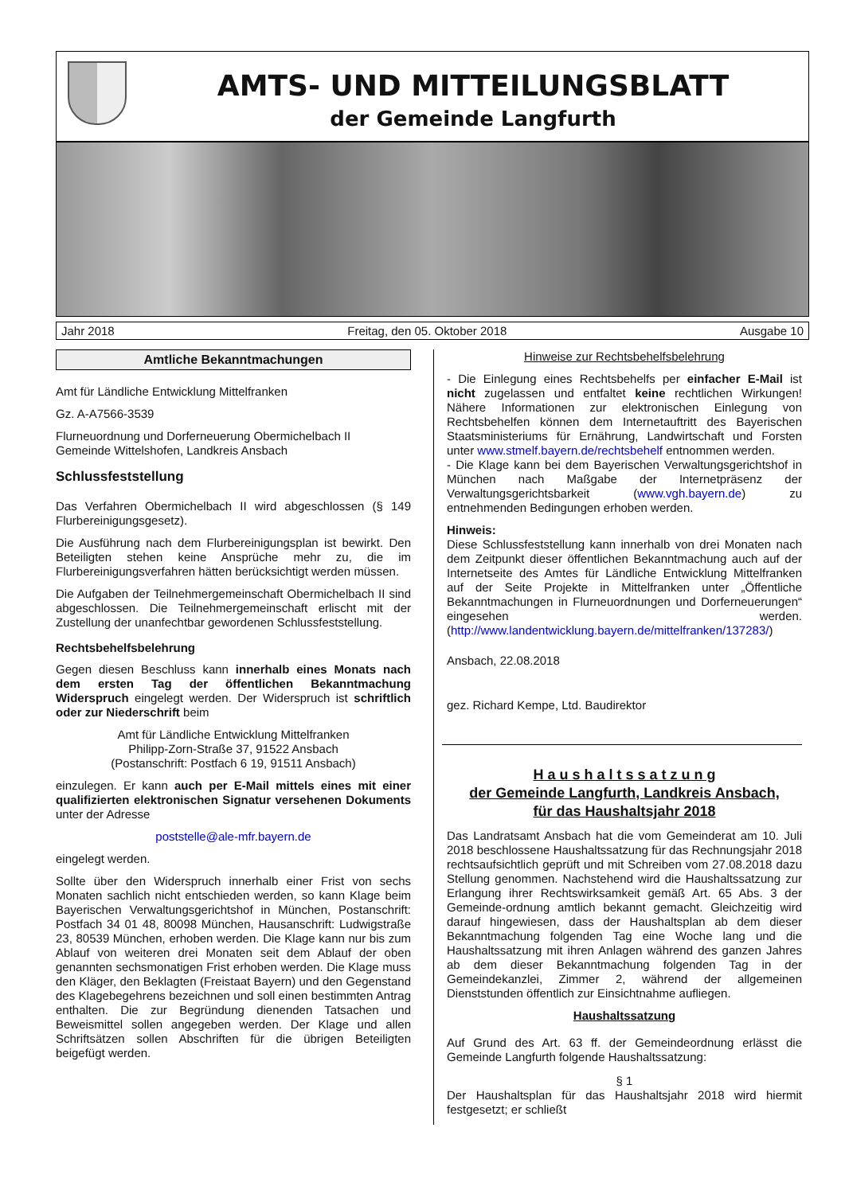AMTS- UND MITTEILUNGSBLATT
der Gemeinde Langfurth
Jahr 2018 Freitag, den 05. Oktober 2018 Ausgabe 10
Amtliche Bekanntmachungen
Amt für Ländliche Entwicklung Mittelfranken
Gz. A-A7566-3539
Flurneuordnung und Dorferneuerung Obermichelbach II
Gemeinde Wittelshofen, Landkreis Ansbach
Schlussfeststellung
Das Verfahren Obermichelbach II wird abgeschlossen (§ 149 Flurbereinigungsgesetz).
Die Ausführung nach dem Flurbereinigungsplan ist bewirkt. Den Beteiligten stehen keine Ansprüche mehr zu, die im Flurbereinigungsverfahren hätten berücksichtigt werden müssen.
Die Aufgaben der Teilnehmergemeinschaft Obermichelbach II sind abgeschlossen. Die Teilnehmergemeinschaft erlischt mit der Zustellung der unanfechtbar gewordenen Schlussfeststellung.
Rechtsbehelfsbelehrung
Gegen diesen Beschluss kann innerhalb eines Monats nach dem ersten Tag der öffentlichen Bekanntmachung Widerspruch eingelegt werden. Der Widerspruch ist schriftlich oder zur Niederschrift beim
Amt für Ländliche Entwicklung Mittelfranken
Philipp-Zorn-Straße 37, 91522 Ansbach
(Postanschrift: Postfach 6 19, 91511 Ansbach)
einzulegen. Er kann auch per E-Mail mittels eines mit einer qualifizierten elektronischen Signatur versehenen Dokuments unter der Adresse
poststelle@ale-mfr.bayern.de
eingelegt werden.
Sollte über den Widerspruch innerhalb einer Frist von sechs Monaten sachlich nicht entschieden werden, so kann Klage beim Bayerischen Verwaltungsgerichtshof in München, Postanschrift: Postfach 34 01 48, 80098 München, Hausanschrift: Ludwigstraße 23, 80539 München, erhoben werden. Die Klage kann nur bis zum Ablauf von weiteren drei Monaten seit dem Ablauf der oben genannten sechsmonatigen Frist erhoben werden. Die Klage muss den Kläger, den Beklagten (Freistaat Bayern) und den Gegenstand des Klagebegehrens bezeichnen und soll einen bestimmten Antrag enthalten. Die zur Begründung dienenden Tatsachen und Beweismittel sollen angegeben werden. Der Klage und allen Schriftsätzen sollen Abschriften für die übrigen Beteiligten beigefügt werden.
Hinweise zur Rechtsbehelfsbelehrung
- Die Einlegung eines Rechtsbehelfs per einfacher E-Mail ist nicht zugelassen und entfaltet keine rechtlichen Wirkungen! Nähere Informationen zur elektronischen Einlegung von Rechtsbehelfen können dem Internetauftritt des Bayerischen Staatsministeriums für Ernährung, Landwirtschaft und Forsten unter www.stmelf.bayern.de/rechtsbehelf entnommen werden.
- Die Klage kann bei dem Bayerischen Verwaltungsgerichtshof in München nach Maßgabe der Internetpräsenz der Verwaltungsgerichtsbarkeit (www.vgh.bayern.de) zu entnehmenden Bedingungen erhoben werden.
Hinweis:
Diese Schlussfeststellung kann innerhalb von drei Monaten nach dem Zeitpunkt dieser öffentlichen Bekanntmachung auch auf der Internetseite des Amtes für Ländliche Entwicklung Mittelfranken auf der Seite Projekte in Mittelfranken unter „Öffentliche Bekanntmachungen in Flurneuordnungen und Dorferneuerungen“ eingesehen werden. (http://www.landentwicklung.bayern.de/mittelfranken/137283/)
Ansbach, 22.08.2018
gez. Richard Kempe, Ltd. Baudirektor
H a u s h a l t s s a t z u n g
der Gemeinde Langfurth, Landkreis Ansbach,
für das Haushaltsjahr 2018
Das Landratsamt Ansbach hat die vom Gemeinderat am 10. Juli 2018 beschlossene Haushaltssatzung für das Rechnungsjahr 2018 rechtsaufsichtlich geprüft und mit Schreiben vom 27.08.2018 dazu Stellung genommen. Nachstehend wird die Haushaltssatzung zur Erlangung ihrer Rechtswirksamkeit gemäß Art. 65 Abs. 3 der Gemeinde-ordnung amtlich bekannt gemacht. Gleichzeitig wird darauf hingewiesen, dass der Haushaltsplan ab dem dieser Bekanntmachung folgenden Tag eine Woche lang und die Haushaltssatzung mit ihren Anlagen während des ganzen Jahres ab dem dieser Bekanntmachung folgenden Tag in der Gemeindekanzlei, Zimmer 2, während der allgemeinen Dienststunden öffentlich zur Einsichtnahme aufliegen.
Haushaltssatzung
Auf Grund des Art. 63 ff. der Gemeindeordnung erlässt die Gemeinde Langfurth folgende Haushaltssatzung:
§ 1
Der Haushaltsplan für das Haushaltsjahr 2018 wird hiermit festgesetzt; er schließt